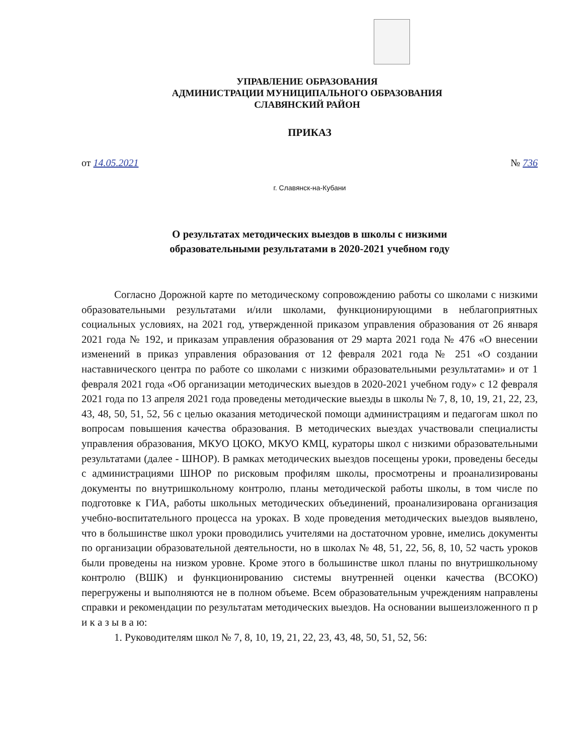УПРАВЛЕНИЕ ОБРАЗОВАНИЯ
АДМИНИСТРАЦИИ МУНИЦИПАЛЬНОГО ОБРАЗОВАНИЯ
СЛАВЯНСКИЙ РАЙОН
ПРИКАЗ
от 14.05.2021 № 736
г. Славянск-на-Кубани
О результатах методических выездов в школы с низкими
образовательными результатами в 2020-2021 учебном году
Согласно Дорожной карте по методическому сопровождению работы со школами с низкими образовательными результатами и/или школами, функционирующими в неблагоприятных социальных условиях, на 2021 год, утвержденной приказом управления образования от 26 января 2021 года № 192, и приказам управления образования от 29 марта 2021 года № 476 «О внесении изменений в приказ управления образования от 12 февраля 2021 года № 251 «О создании наставнического центра по работе со школами с низкими образовательными результатами» и от 1 февраля 2021 года «Об организации методических выездов в 2020-2021 учебном году» с 12 февраля 2021 года по 13 апреля 2021 года проведены методические выезды в школы № 7, 8, 10, 19, 21, 22, 23, 43, 48, 50, 51, 52, 56 с целью оказания методической помощи администрациям и педагогам школ по вопросам повышения качества образования. В методических выездах участвовали специалисты управления образования, МКУО ЦОКО, МКУО КМЦ, кураторы школ с низкими образовательными результатами (далее - ШНОР). В рамках методических выездов посещены уроки, проведены беседы с администрациями ШНОР по рисковым профилям школы, просмотрены и проанализированы документы по внутришкольному контролю, планы методической работы школы, в том числе по подготовке к ГИА, работы школьных методических объединений, проанализирована организация учебно-воспитательного процесса на уроках. В ходе проведения методических выездов выявлено, что в большинстве школ уроки проводились учителями на достаточном уровне, имелись документы по организации образовательной деятельности, но в школах № 48, 51, 22, 56, 8, 10, 52 часть уроков были проведены на низком уровне. Кроме этого в большинстве школ планы по внутришкольному контролю (ВШК) и функционированию системы внутренней оценки качества (ВСОКО) перегружены и выполняются не в полном объеме. Всем образовательным учреждениям направлены справки и рекомендации по результатам методических выездов. На основании вышеизложенного п р и к а з ы в а ю:
1. Руководителям школ № 7, 8, 10, 19, 21, 22, 23, 43, 48, 50, 51, 52, 56: